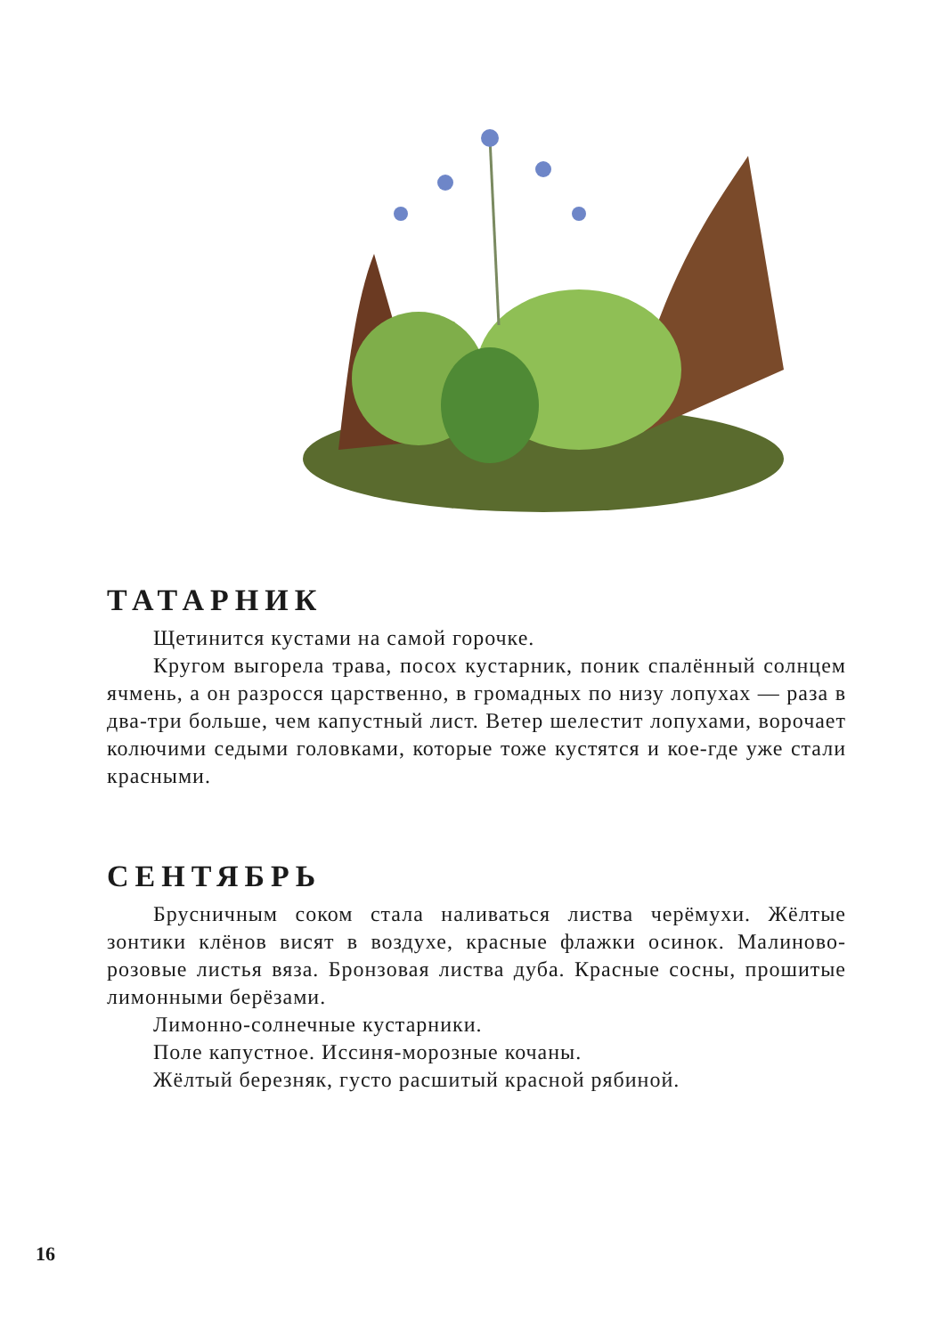ТАТАРНИК
Щетинится кустами на самой горочке.
Кругом выгорела трава, посох кустарник, поник спалённый солнцем ячмень, а он разросся царственно, в громадных по низу лопухах — раза в два-три больше, чем капустный лист. Ветер шелестит лопухами, ворочает колючими седыми головками, которые тоже кустятся и кое-где уже стали красными.
СЕНТЯБРЬ
Брусничным соком стала наливаться листва черёмухи. Жёлтые зонтики клёнов висят в воздухе, красные флажки осинок. Малиново-розовые листья вяза. Бронзовая листва дуба. Красные сосны, прошитые лимонными берёзами.
Лимонно-солнечные кустарники.
Поле капустное. Иссиня-морозные кочаны.
Жёлтый березняк, густо расшитый красной рябиной.
16